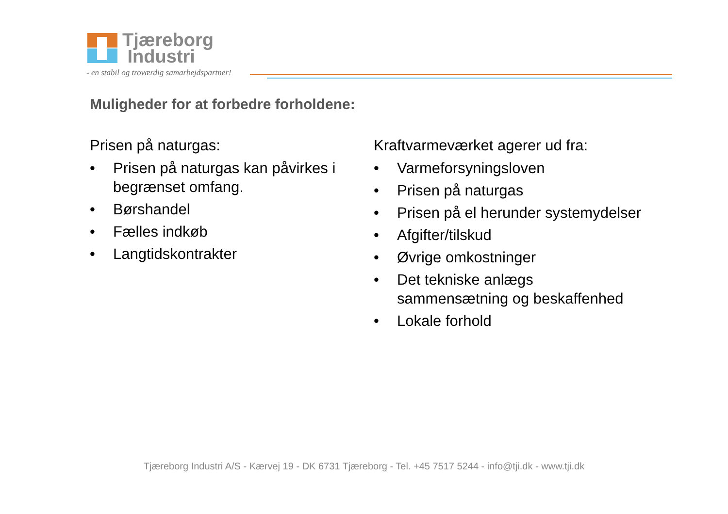Tjæreborg
Industri
- en stabil og troværdig samarbejdspartner!
Muligheder for at forbedre forholdene:
Prisen på naturgas:
• Prisen på naturgas kan påvirkes i begrænset omfang.
• Børshandel
• Fælles indkøb
• Langtidskontrakter
Kraftvarmeværket agerer ud fra:
• Varmeforsyningsloven
• Prisen på naturgas
• Prisen på el herunder systemydelser
• Afgifter/tilskud
• Øvrige omkostninger
• Det tekniske anlægs sammensætning og beskaffenhed
• Lokale forhold
Tjæreborg Industri A/S - Kærvej 19 - DK 6731 Tjæreborg - Tel. +45 7517 5244 - info@tji.dk - www.tji.dk